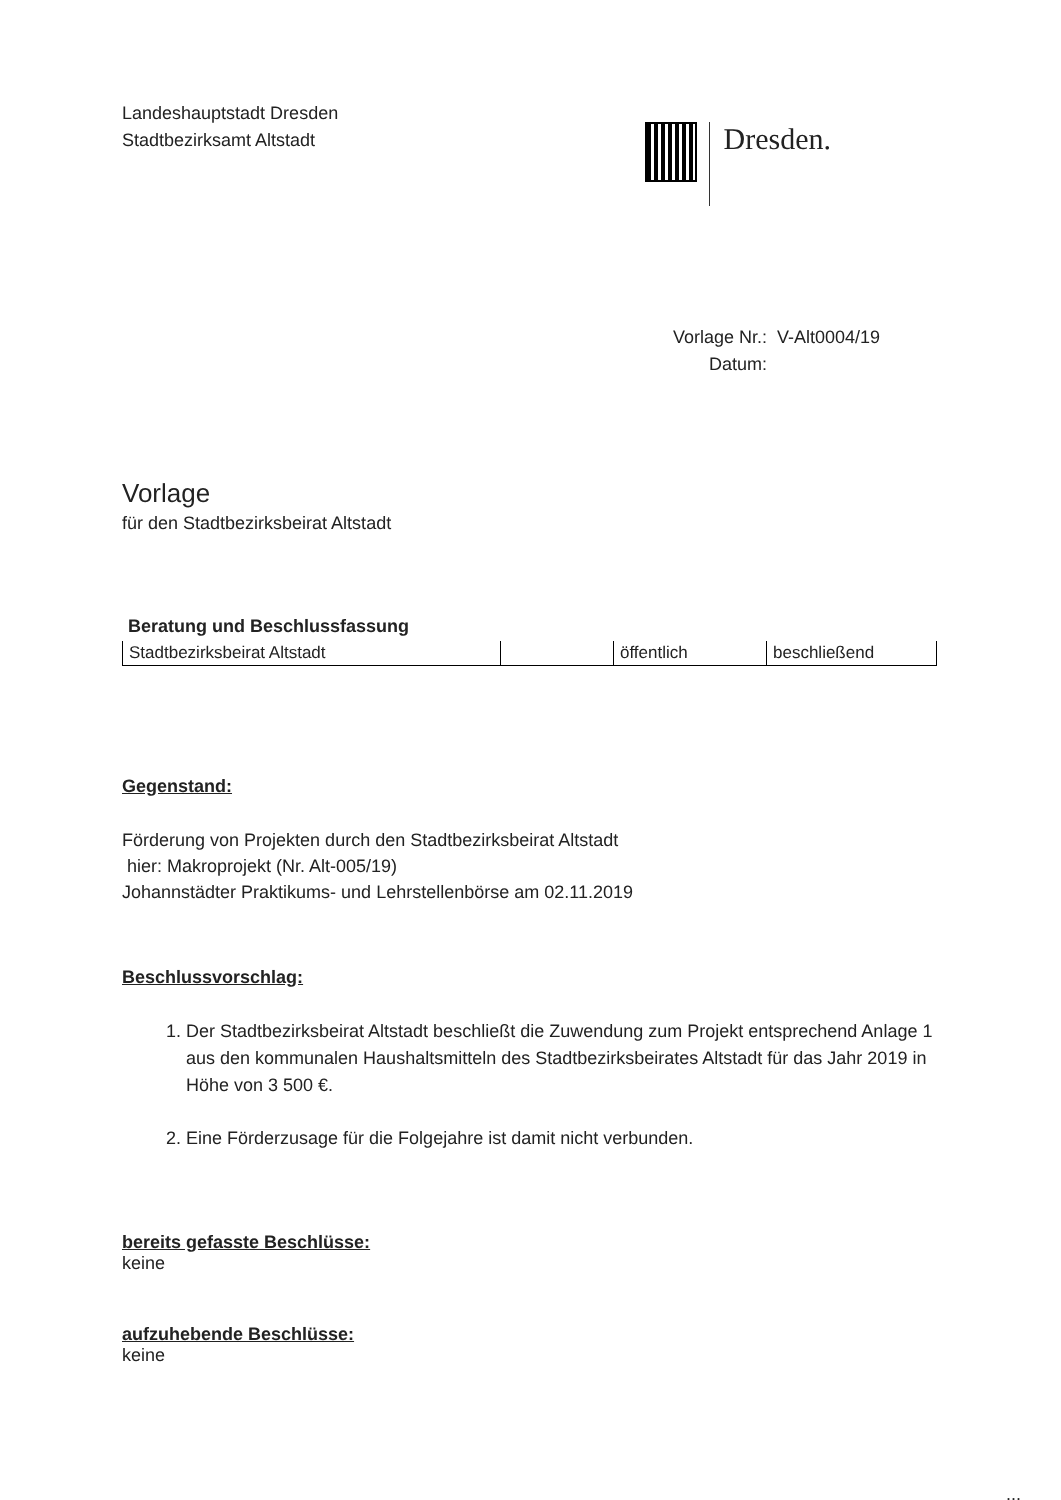Landeshauptstadt Dresden
Stadtbezirksamt Altstadt
Dresden.
Vorlage Nr.: V-Alt0004/19
Datum:
Vorlage
für den Stadtbezirksbeirat Altstadt
Beratung und Beschlussfassung
| Stadtbezirksbeirat Altstadt | | öffentlich | beschließend |
Gegenstand:
Förderung von Projekten durch den Stadtbezirksbeirat Altstadt
hier: Makroprojekt (Nr. Alt-005/19)
Johannstädter Praktikums- und Lehrstellenbörse am 02.11.2019
Beschlussvorschlag:
1. Der Stadtbezirksbeirat Altstadt beschließt die Zuwendung zum Projekt entsprechend Anlage 1 aus den kommunalen Haushaltsmitteln des Stadtbezirksbeirates Altstadt für das Jahr 2019 in Höhe von 3 500 €.
2. Eine Förderzusage für die Folgejahre ist damit nicht verbunden.
bereits gefasste Beschlüsse:
keine
aufzuhebende Beschlüsse:
keine
...